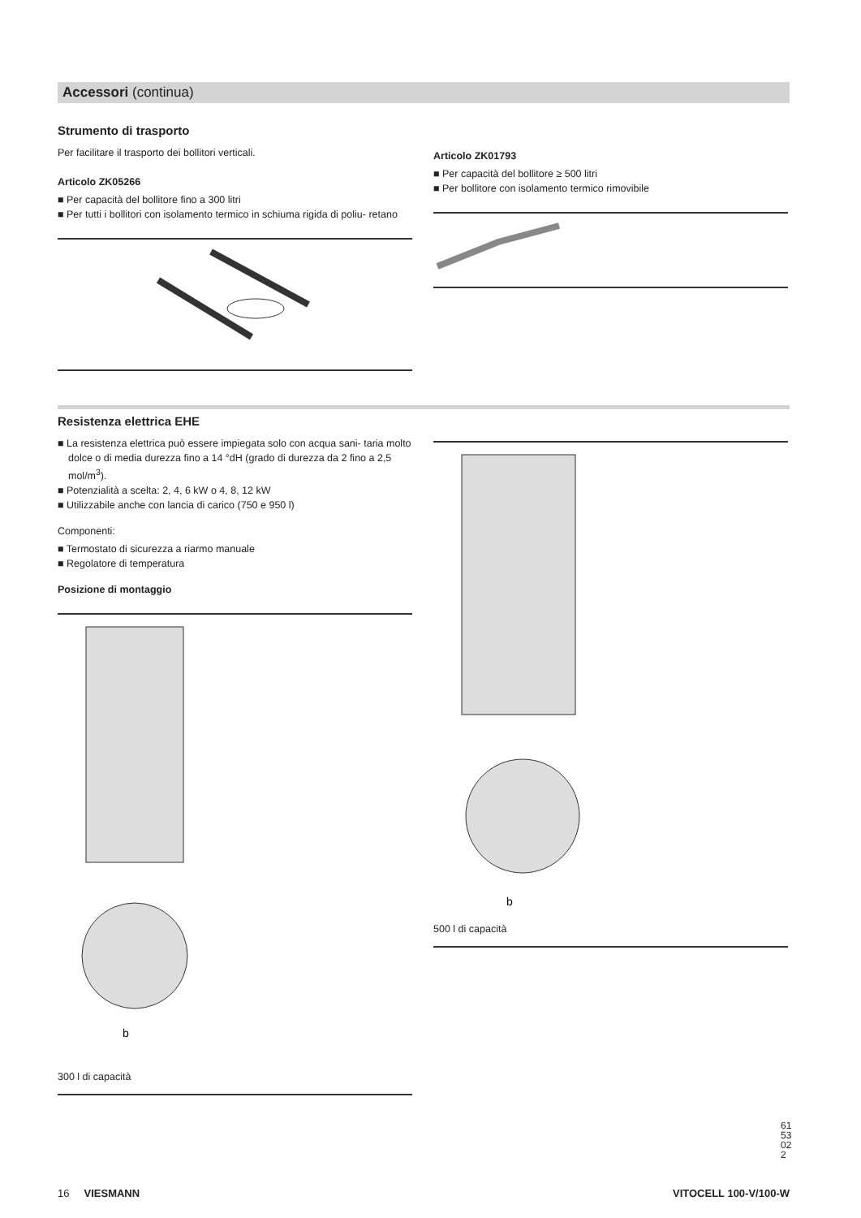Accessori (continua)
Strumento di trasporto
Per facilitare il trasporto dei bollitori verticali.
Articolo ZK05266
■ Per capacità del bollitore fino a 300 litri
■ Per tutti i bollitori con isolamento termico in schiuma rigida di poliu- retano
Articolo ZK01793
■ Per capacità del bollitore ≥ 500 litri
■ Per bollitore con isolamento termico rimovibile
Resistenza elettrica EHE
■ La resistenza elettrica può essere impiegata solo con acqua sani- taria molto dolce o di media durezza fino a 14 °dH (grado di durezza da 2 fino a 2,5 mol/m<sup>3</sup>).
■ Potenzialità a scelta: 2, 4, 6 kW o 4, 8, 12 kW
■ Utilizzabile anche con lancia di carico (750 e 950 l)
Componenti:
■ Termostato di sicurezza a riarmo manuale
■ Regolatore di temperatura
Posizione di montaggio
b
300 l di capacità
b
500 l di capacità
16 VIESMANN VITOCELL 100-V/100-W
6153022